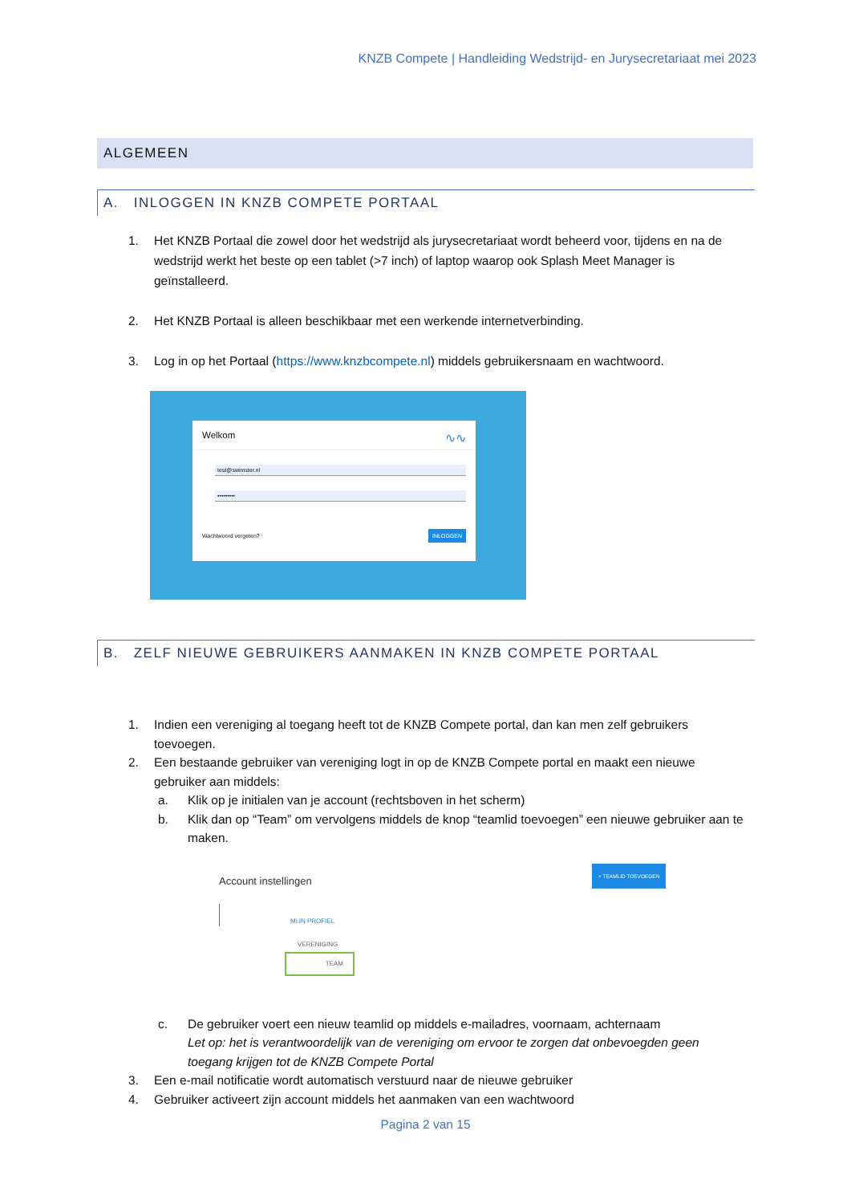KNZB Compete | Handleiding Wedstrijd- en Jurysecretariaat mei 2023
ALGEMEEN
A. INLOGGEN IN KNZB COMPETE PORTAAL
1. Het KNZB Portaal die zowel door het wedstrijd als jurysecretariaat wordt beheerd voor, tijdens en na de wedstrijd werkt het beste op een tablet (>7 inch) of laptop waarop ook Splash Meet Manager is geïnstalleerd.
2. Het KNZB Portaal is alleen beschikbaar met een werkende internetverbinding.
3. Log in op het Portaal (https://www.knzbcompete.nl) middels gebruikersnaam en wachtwoord.
Welkom ∿∿
test@swimster.nl
•••••••••
Wachtwoord vergeten? INLOGGEN
B. ZELF NIEUWE GEBRUIKERS AANMAKEN IN KNZB COMPETE PORTAAL
1. Indien een vereniging al toegang heeft tot de KNZB Compete portal, dan kan men zelf gebruikers toevoegen.
2. Een bestaande gebruiker van vereniging logt in op de KNZB Compete portal en maakt een nieuwe gebruiker aan middels:
a. Klik op je initialen van je account (rechtsboven in het scherm)
b. Klik dan op “Team” om vervolgens middels de knop “teamlid toevoegen” een nieuwe gebruiker aan te maken.
Account instellingen
+ TEAMLID TOEVOEGEN
MIJN PROFIEL
VERENIGING
TEAM
c. De gebruiker voert een nieuw teamlid op middels e-mailadres, voornaam, achternaam
Let op: het is verantwoordelijk van de vereniging om ervoor te zorgen dat onbevoegden geen toegang krijgen tot de KNZB Compete Portal
3. Een e-mail notificatie wordt automatisch verstuurd naar de nieuwe gebruiker
4. Gebruiker activeert zijn account middels het aanmaken van een wachtwoord
Pagina 2 van 15